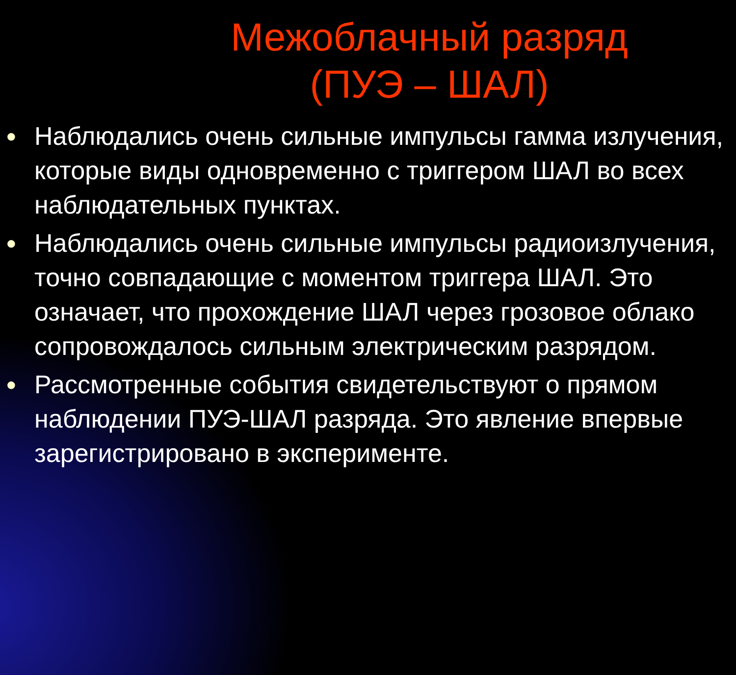Межоблачный разряд
(ПУЭ – ШАЛ)
● Наблюдались очень сильные импульсы гамма излучения, которые виды одновременно с триггером ШАЛ во всех наблюдательных пунктах.
● Наблюдались очень сильные импульсы радиоизлучения, точно совпадающие с моментом триггера ШАЛ. Это означает, что прохождение ШАЛ через грозовое облако сопровождалось сильным электрическим разрядом.
● Рассмотренные события свидетельствуют о прямом наблюдении ПУЭ-ШАЛ разряда. Это явление впервые зарегистрировано в эксперименте.